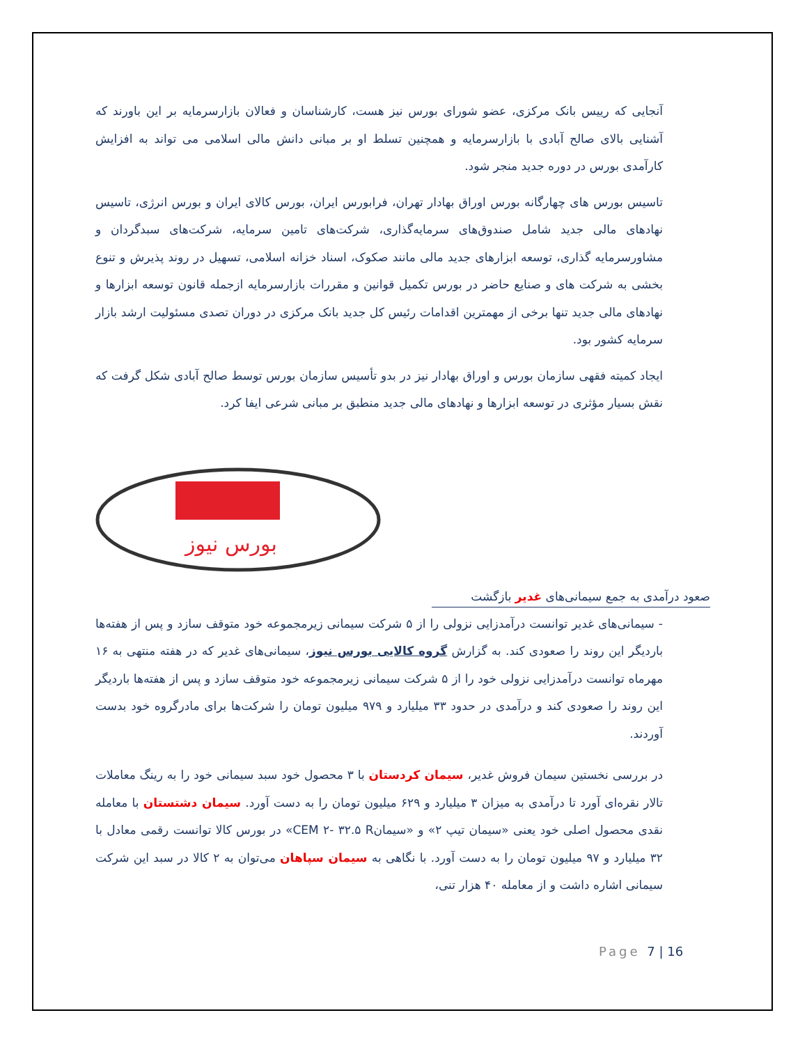آنجایی که رییس بانک مرکزی، عضو شورای بورس نیز هست، کارشناسان و فعالان بازارسرمایه بر این باورند که آشنایی بالای صالح آبادی با بازارسرمایه و همچنین تسلط او بر مبانی دانش مالی اسلامی می تواند به افزایش کارآمدی بورس در دوره جدید منجر شود.
تاسیس بورس های چهارگانه بورس اوراق بهادار تهران، فرابورس ایران، بورس کالای ایران و بورس انرژی، تاسیس نهادهای مالی جدید شامل صندوق‌های سرمایه‌گذاری، شرکت‌های تامین سرمایه، شرکت‌های سبدگردان و مشاورسرمایه گذاری، توسعه ابزارهای جدید مالی مانند صکوک، اسناد خزانه اسلامی، تسهیل در روند پذیرش و تنوع بخشی به شرکت های و صنایع حاضر در بورس تکمیل قوانین و مقررات بازارسرمایه ازجمله قانون توسعه ابزارها و نهادهای مالی جدید تنها برخی از مهمترین اقدامات رئیس کل جدید بانک مرکزی در دوران تصدی مسئولیت ارشد بازار سرمایه کشور بود.
ایجاد کمیته فقهی سازمان بورس و اوراق بهادار نیز در بدو تأسیس سازمان بورس توسط صالح آبادی شکل گرفت که نقش بسیار مؤثری در توسعه ابزارها و نهادهای مالی جدید منطبق بر مبانی شرعی ایفا کرد.
بورس نیوز
صعود درآمدی به جمع سیمانی‌های غدیر بازگشت
- سیمانی‌های غدیر توانست درآمدزایی نزولی را از ۵ شرکت سیمانی زیرمجموعه خود متوقف سازد و پس از هفته‌ها باردیگر این روند را صعودی کند. به گزارش گروه کالایی بورس نیوز، سیمانی‌های غدیر که در هفته منتهی به ۱۶ مهرماه توانست درآمدزایی نزولی خود را از ۵ شرکت سیمانی زیرمجموعه خود متوقف سازد و پس از هفته‌ها باردیگر این روند را صعودی کند و درآمدی در حدود ۳۳ میلیارد و ۹۷۹ میلیون تومان را شرکت‌ها برای مادرگروه خود بدست آوردند.
در بررسی نخستین سیمان فروش غدیر، سیمان کردستان با ۳ محصول خود سبد سیمانی خود را به رینگ معاملات تالار نقره‌ای آورد تا درآمدی به میزان ۳ میلیارد و ۶۲۹ میلیون تومان را به دست آورد. سیمان دشتستان با معامله نقدی محصول اصلی خود یعنی «سیمان تیپ ۲» و «سیمانCEM ۲- ۳۲.۵ R» در بورس کالا توانست رقمی معادل با ۳۲ میلیارد و ۹۷ میلیون تومان را به دست آورد. با نگاهی به سیمان سپاهان می‌توان به ۲ کالا در سبد این شرکت سیمانی اشاره داشت و از معامله ۴۰ هزار تنی،
Page 7 | 16